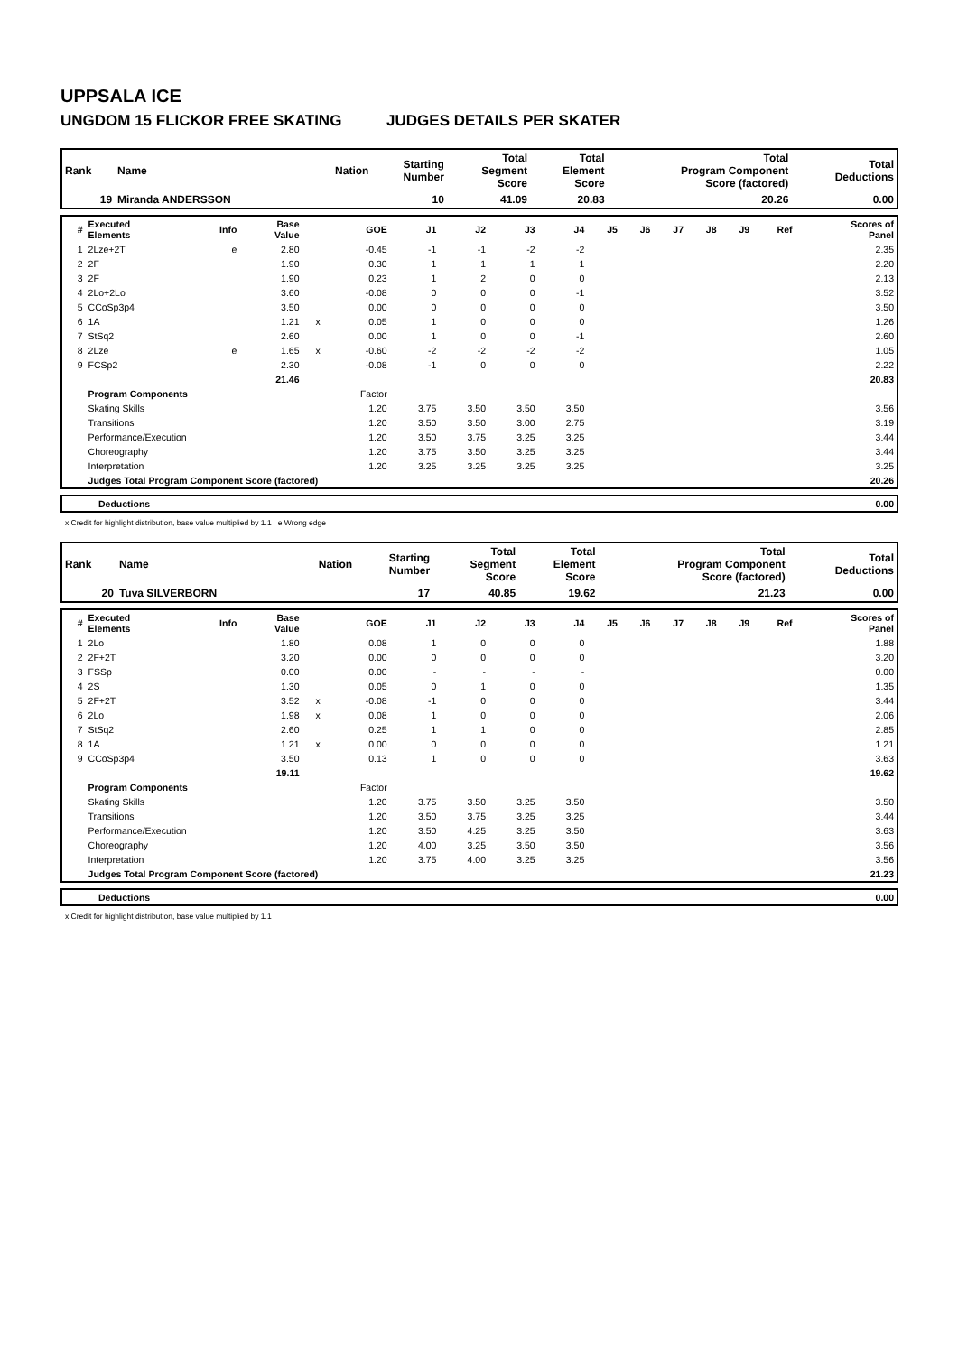UPPSALA ICE
UNGDOM 15 FLICKOR FREE SKATING JUDGES DETAILS PER SKATER
| Rank | Name | Nation | Starting Number | Total Segment Score | Total Element Score | Total Program Component Score (factored) | Total Deductions |
| --- | --- | --- | --- | --- | --- | --- | --- |
| 19 | Miranda ANDERSSON | | 10 | 41.09 | 20.83 | 20.26 | 0.00 |
| # | Executed Elements | Info | Base Value | | GOE | J1 | J2 | J3 | J4 | J5 | J6 | J7 | J8 | J9 | Ref | Scores of Panel |
| --- | --- | --- | --- | --- | --- | --- | --- | --- | --- | --- | --- | --- | --- | --- | --- | --- |
| 1 | 2Lze+2T | e | 2.80 | | -0.45 | -1 | -1 | -2 | -2 | | | | | | | 2.35 |
| 2 | 2F | | 1.90 | | 0.30 | 1 | 1 | 1 | 1 | | | | | | | 2.20 |
| 3 | 2F | | 1.90 | | 0.23 | 1 | 2 | 0 | 0 | | | | | | | 2.13 |
| 4 | 2Lo+2Lo | | 3.60 | | -0.08 | 0 | 0 | 0 | -1 | | | | | | | 3.52 |
| 5 | CCoSp3p4 | | 3.50 | | 0.00 | 0 | 0 | 0 | 0 | | | | | | | 3.50 |
| 6 | 1A | | 1.21 | x | 0.05 | 1 | 0 | 0 | 0 | | | | | | | 1.26 |
| 7 | StSq2 | | 2.60 | | 0.00 | 1 | 0 | 0 | -1 | | | | | | | 2.60 |
| 8 | 2Lze | e | 1.65 | x | -0.60 | -2 | -2 | -2 | -2 | | | | | | | 1.05 |
| 9 | FCSp2 | | 2.30 | | -0.08 | -1 | 0 | 0 | 0 | | | | | | | 2.22 |
| | | | 21.46 | | | | | | | | | | | | | 20.83 |
| | Program Components | | | | Factor | | | | | | | | | | | |
| | Skating Skills | | | | 1.20 | 3.75 | 3.50 | 3.50 | 3.50 | | | | | | | 3.56 |
| | Transitions | | | | 1.20 | 3.50 | 3.50 | 3.00 | 2.75 | | | | | | | 3.19 |
| | Performance/Execution | | | | 1.20 | 3.50 | 3.75 | 3.25 | 3.25 | | | | | | | 3.44 |
| | Choreography | | | | 1.20 | 3.75 | 3.50 | 3.25 | 3.25 | | | | | | | 3.44 |
| | Interpretation | | | | 1.20 | 3.25 | 3.25 | 3.25 | 3.25 | | | | | | | 3.25 |
| | Judges Total Program Component Score (factored) | | | | | | | | | | | | | | | 20.26 |
| Deductions | 0.00 |
x Credit for highlight distribution, base value multiplied by 1.1 e Wrong edge
| Rank | Name | Nation | Starting Number | Total Segment Score | Total Element Score | Total Program Component Score (factored) | Total Deductions |
| --- | --- | --- | --- | --- | --- | --- | --- |
| 20 | Tuva SILVERBORN | | 17 | 40.85 | 19.62 | 21.23 | 0.00 |
| # | Executed Elements | Info | Base Value | | GOE | J1 | J2 | J3 | J4 | J5 | J6 | J7 | J8 | J9 | Ref | Scores of Panel |
| --- | --- | --- | --- | --- | --- | --- | --- | --- | --- | --- | --- | --- | --- | --- | --- | --- |
| 1 | 2Lo | | 1.80 | | 0.08 | 1 | 0 | 0 | 0 | | | | | | | 1.88 |
| 2 | 2F+2T | | 3.20 | | 0.00 | 0 | 0 | 0 | 0 | | | | | | | 3.20 |
| 3 | FSSp | | 0.00 | | 0.00 | - | - | - | - | | | | | | | 0.00 |
| 4 | 2S | | 1.30 | | 0.05 | 0 | 1 | 0 | 0 | | | | | | | 1.35 |
| 5 | 2F+2T | | 3.52 | x | -0.08 | -1 | 0 | 0 | 0 | | | | | | | 3.44 |
| 6 | 2Lo | | 1.98 | x | 0.08 | 1 | 0 | 0 | 0 | | | | | | | 2.06 |
| 7 | StSq2 | | 2.60 | | 0.25 | 1 | 1 | 0 | 0 | | | | | | | 2.85 |
| 8 | 1A | | 1.21 | x | 0.00 | 0 | 0 | 0 | 0 | | | | | | | 1.21 |
| 9 | CCoSp3p4 | | 3.50 | | 0.13 | 1 | 0 | 0 | 0 | | | | | | | 3.63 |
| | | | 19.11 | | | | | | | | | | | | | 19.62 |
| | Program Components | | | | Factor | | | | | | | | | | | |
| | Skating Skills | | | | 1.20 | 3.75 | 3.50 | 3.25 | 3.50 | | | | | | | 3.50 |
| | Transitions | | | | 1.20 | 3.50 | 3.75 | 3.25 | 3.25 | | | | | | | 3.44 |
| | Performance/Execution | | | | 1.20 | 3.50 | 4.25 | 3.25 | 3.50 | | | | | | | 3.63 |
| | Choreography | | | | 1.20 | 4.00 | 3.25 | 3.50 | 3.50 | | | | | | | 3.56 |
| | Interpretation | | | | 1.20 | 3.75 | 4.00 | 3.25 | 3.25 | | | | | | | 3.56 |
| | Judges Total Program Component Score (factored) | | | | | | | | | | | | | | | 21.23 |
| Deductions | 0.00 |
x Credit for highlight distribution, base value multiplied by 1.1